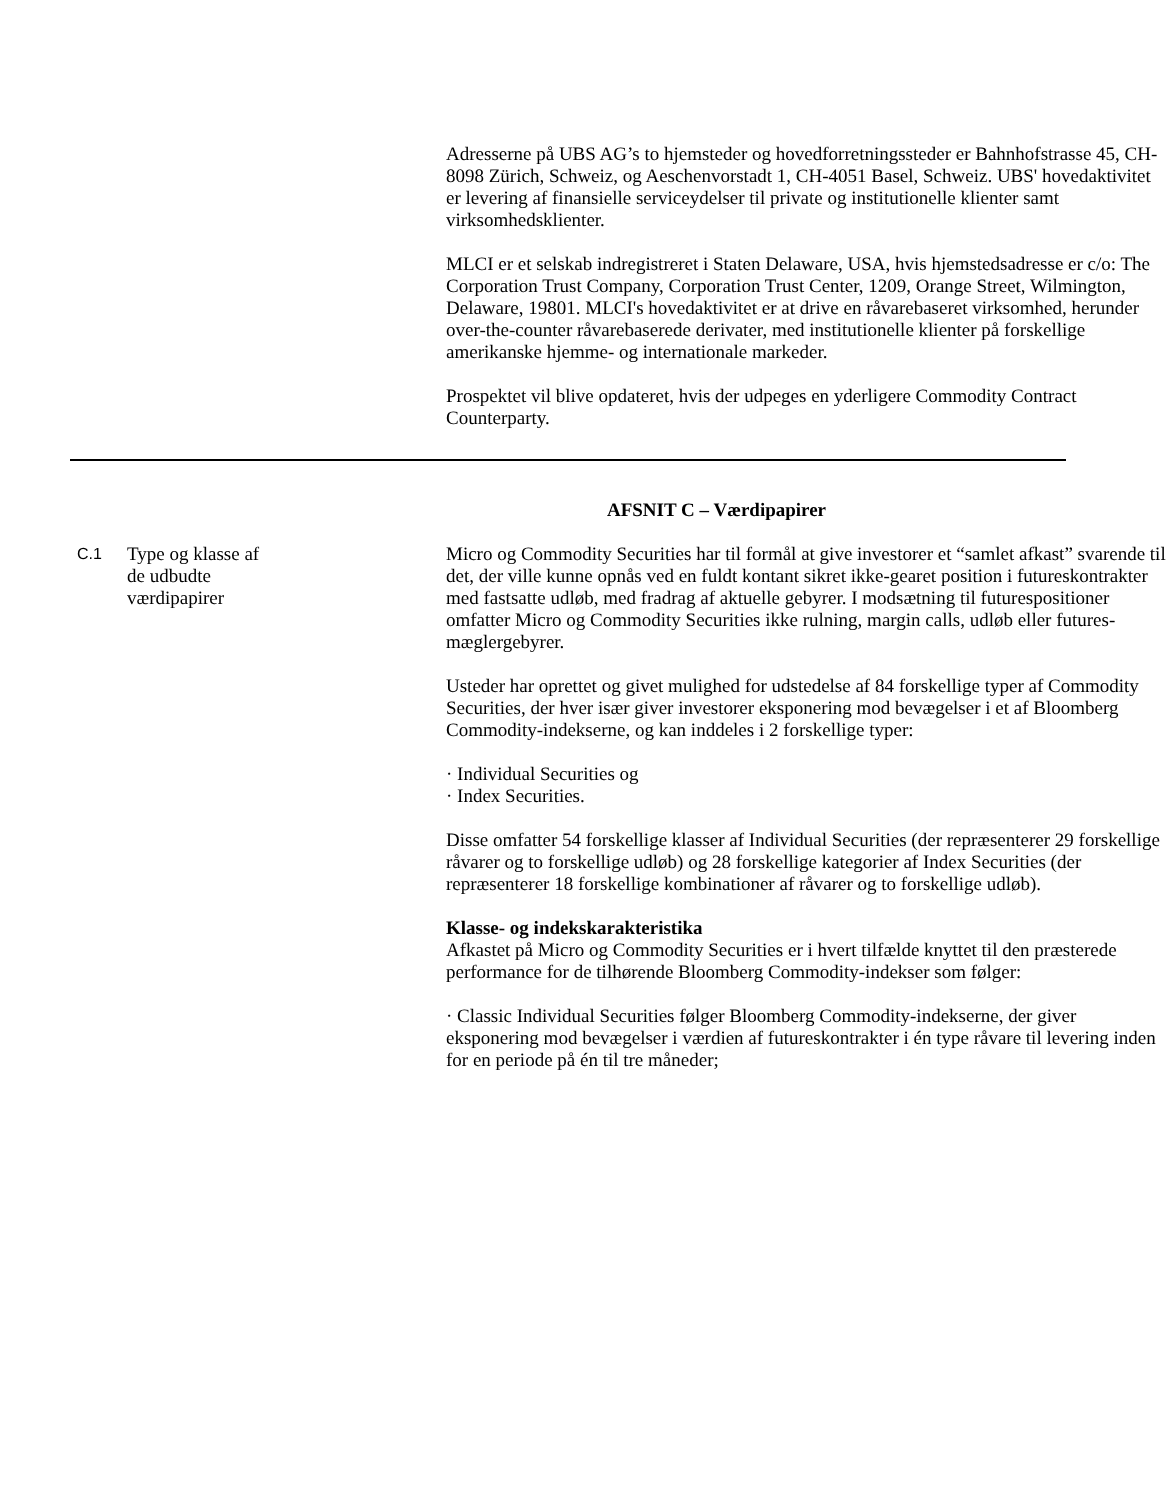Adresserne på UBS AG’s to hjemsteder og hovedforretningssteder er Bahnhofstrasse 45, CH-8098 Zürich, Schweiz, og Aeschenvorstadt 1, CH-4051 Basel, Schweiz. UBS' hovedaktivitet er levering af finansielle serviceydelser til private og institutionelle klienter samt virksomhedsklienter.
MLCI er et selskab indregistreret i Staten Delaware, USA, hvis hjemstedsadresse er c/o: The Corporation Trust Company, Corporation Trust Center, 1209, Orange Street, Wilmington, Delaware, 19801. MLCI's hovedaktivitet er at drive en råvarebaseret virksomhed, herunder over-the-counter råvarebaserede derivater, med institutionelle klienter på forskellige amerikanske hjemme- og internationale markeder.
Prospektet vil blive opdateret, hvis der udpeges en yderligere Commodity Contract Counterparty.
AFSNIT C – Værdipapirer
C.1
Type og klasse af
de udbudte
værdipapirer
Micro og Commodity Securities har til formål at give investorer et “samlet afkast” svarende til det, der ville kunne opnås ved en fuldt kontant sikret ikke-gearet position i futureskontrakter med fastsatte udløb, med fradrag af aktuelle gebyrer. I modsætning til futurespositioner omfatter Micro og Commodity Securities ikke rulning, margin calls, udløb eller futures-mæglergebyrer.
Usteder har oprettet og givet mulighed for udstedelse af 84 forskellige typer af Commodity Securities, der hver især giver investorer eksponering mod bevægelser i et af Bloomberg Commodity-indekserne, og kan inddeles i 2 forskellige typer:
· Individual Securities og
· Index Securities.
Disse omfatter 54 forskellige klasser af Individual Securities (der repræsenterer 29 forskellige råvarer og to forskellige udløb) og 28 forskellige kategorier af Index Securities (der repræsenterer 18 forskellige kombinationer af råvarer og to forskellige udløb).
Klasse- og indekskarakteristika
Afkastet på Micro og Commodity Securities er i hvert tilfælde knyttet til den præsterede performance for de tilhørende Bloomberg Commodity-indekser som følger:
· Classic Individual Securities følger Bloomberg Commodity-indekserne, der giver eksponering mod bevægelser i værdien af futureskontrakter i én type råvare til levering inden for en periode på én til tre måneder;